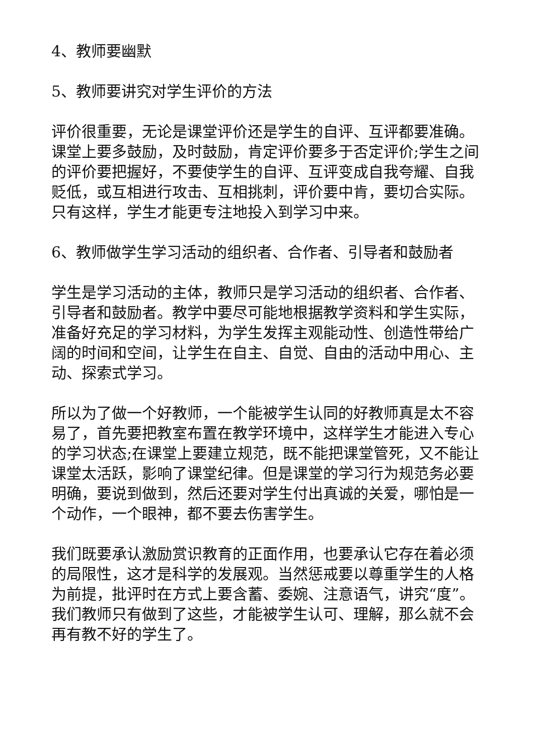4、教师要幽默
5、教师要讲究对学生评价的方法
评价很重要，无论是课堂评价还是学生的自评、互评都要准确。课堂上要多鼓励，及时鼓励，肯定评价要多于否定评价;学生之间的评价要把握好，不要使学生的自评、互评变成自我夸耀、自我贬低，或互相进行攻击、互相挑刺，评价要中肯，要切合实际。只有这样，学生才能更专注地投入到学习中来。
6、教师做学生学习活动的组织者、合作者、引导者和鼓励者
学生是学习活动的主体，教师只是学习活动的组织者、合作者、引导者和鼓励者。教学中要尽可能地根据教学资料和学生实际，准备好充足的学习材料，为学生发挥主观能动性、创造性带给广阔的时间和空间，让学生在自主、自觉、自由的活动中用心、主动、探索式学习。
所以为了做一个好教师，一个能被学生认同的好教师真是太不容易了，首先要把教室布置在教学环境中，这样学生才能进入专心的学习状态;在课堂上要建立规范，既不能把课堂管死，又不能让课堂太活跃，影响了课堂纪律。但是课堂的学习行为规范务必要明确，要说到做到，然后还要对学生付出真诚的关爱，哪怕是一个动作，一个眼神，都不要去伤害学生。
我们既要承认激励赏识教育的正面作用，也要承认它存在着必须的局限性，这才是科学的发展观。当然惩戒要以尊重学生的人格为前提，批评时在方式上要含蓄、委婉、注意语气，讲究“度”。我们教师只有做到了这些，才能被学生认可、理解，那么就不会再有教不好的学生了。